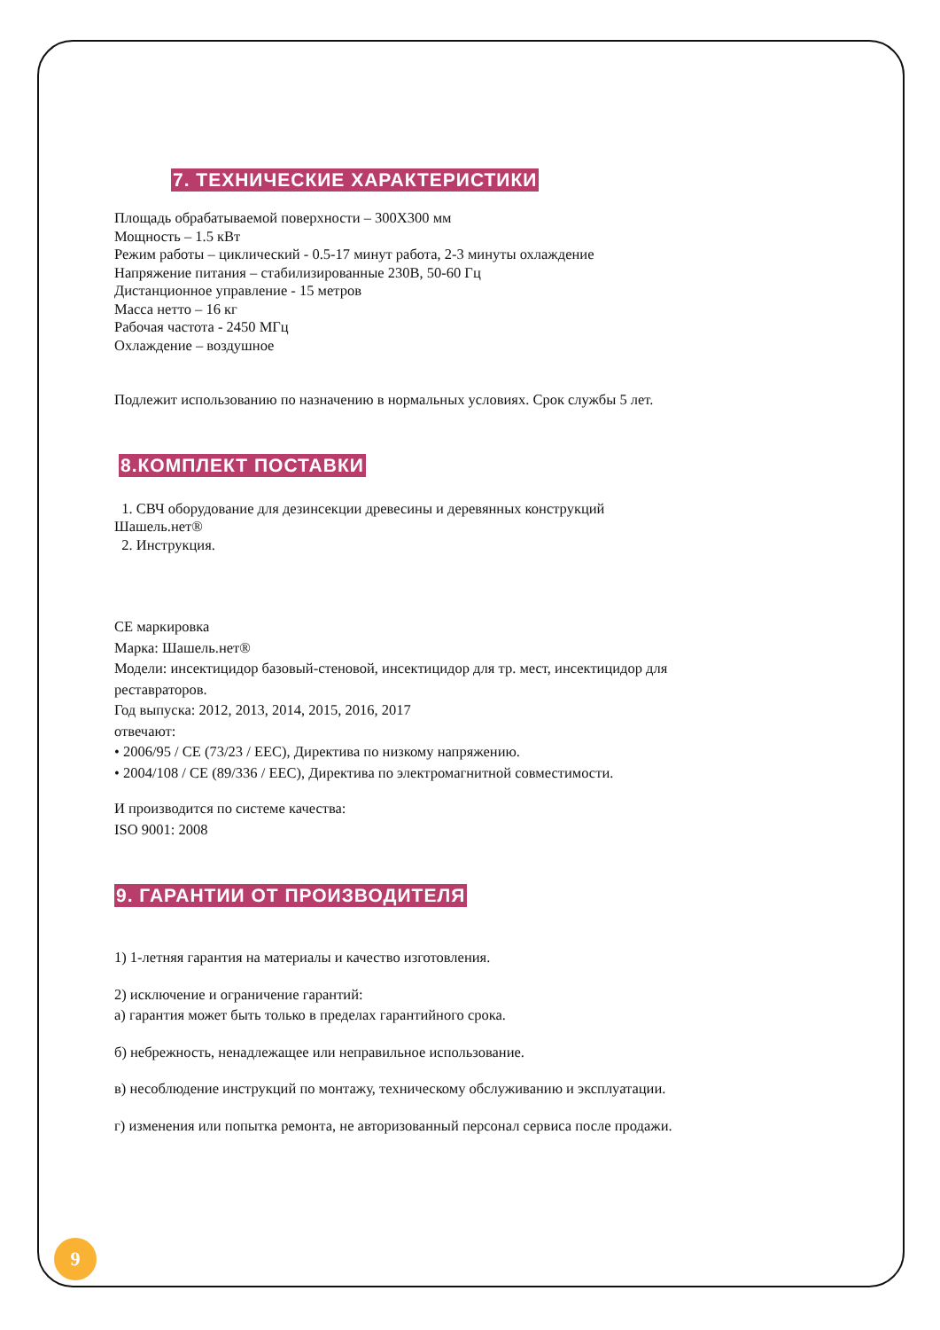7. ТЕХНИЧЕСКИЕ ХАРАКТЕРИСТИКИ
Площадь обрабатываемой поверхности – 300X300 мм
Мощность – 1.5 кВт
Режим работы – циклический - 0.5-17 минут работа, 2-3 минуты охлаждение
Напряжение питания – стабилизированные 230В, 50-60 Гц
Дистанционное управление - 15 метров
Масса нетто – 16 кг
Рабочая частота - 2450 МГц
Охлаждение – воздушное
Подлежит использованию по назначению в нормальных условиях. Срок службы 5 лет.
8.КОМПЛЕКТ ПОСТАВКИ
1. СВЧ оборудование для дезинсекции древесины и деревянных конструкций Шашель.нет®
2. Инструкция.
CE маркировка
Марка: Шашель.нет®
Модели: инсектицидор базовый-стеновой, инсектицидор для тр. мест, инсектицидор для реставраторов.
Год выпуска: 2012, 2013, 2014, 2015, 2016, 2017
отвечают:
• 2006/95 / CE (73/23 / EEC), Директива по низкому напряжению.
• 2004/108 / CE (89/336 / EEC), Директива по электромагнитной совместимости.
И производится по системе качества:
ISO 9001: 2008
9. ГАРАНТИИ ОТ ПРОИЗВОДИТЕЛЯ
1) 1-летняя гарантия на материалы и качество изготовления.
2) исключение и ограничение гарантий:
а) гарантия может быть только в пределах гарантийного срока.
б) небрежность, ненадлежащее или неправильное использование.
в) несоблюдение инструкций по монтажу, техническому обслуживанию и эксплуатации.
г) изменения или попытка ремонта, не авторизованный персонал сервиса после продажи.
9